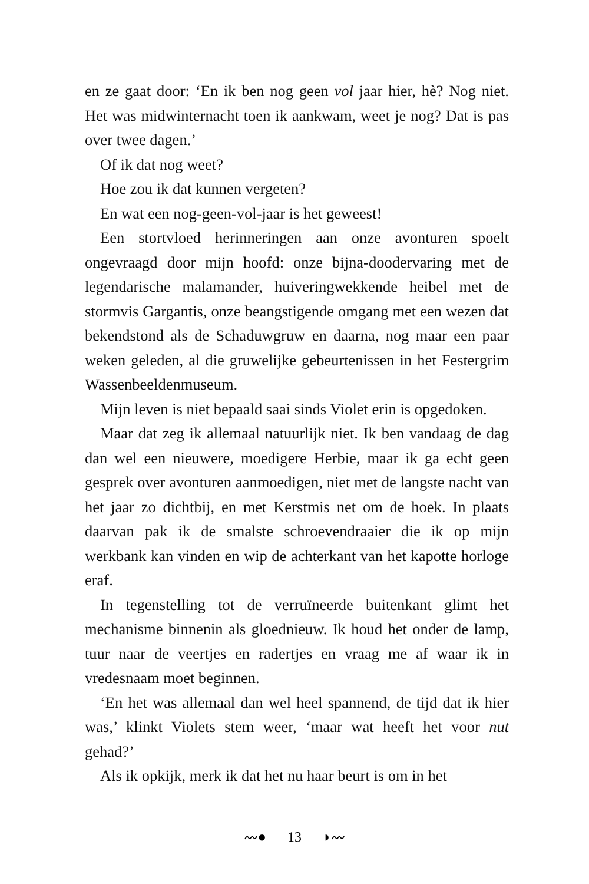en ze gaat door: ‘En ik ben nog geen vol jaar hier, hè? Nog niet. Het was midwinternacht toen ik aankwam, weet je nog? Dat is pas over twee dagen.’
Of ik dat nog weet?
Hoe zou ik dat kunnen vergeten?
En wat een nog-geen-vol-jaar is het geweest!
Een stortvloed herinneringen aan onze avonturen spoelt ongevraagd door mijn hoofd: onze bijna-doodervaring met de legendarische malamander, huiveringwekkende heibel met de stormvis Gargantis, onze beangstigende omgang met een wezen dat bekendstond als de Schaduwgruw en daarna, nog maar een paar weken geleden, al die gruwelijke gebeurtenissen in het Festergrim Wassenbeeldenmuseum.
Mijn leven is niet bepaald saai sinds Violet erin is opgedoken.
Maar dat zeg ik allemaal natuurlijk niet. Ik ben vandaag de dag dan wel een nieuwere, moedigere Herbie, maar ik ga echt geen gesprek over avonturen aanmoedigen, niet met de langste nacht van het jaar zo dichtbij, en met Kerstmis net om de hoek. In plaats daarvan pak ik de smalste schroevendraaier die ik op mijn werkbank kan vinden en wip de achterkant van het kapotte horloge eraf.
In tegenstelling tot de verruïneerde buitenkant glimt het mechanisme binnenin als gloednieuw. Ik houd het onder de lamp, tuur naar de veertjes en radertjes en vraag me af waar ik in vredesnaam moet beginnen.
‘En het was allemaal dan wel heel spannend, de tijd dat ik hier was,’ klinkt Violets stem weer, ‘maar wat heeft het voor nut gehad?’
Als ik opkijk, merk ik dat het nu haar beurt is om in het
〰● 13 ◗〰